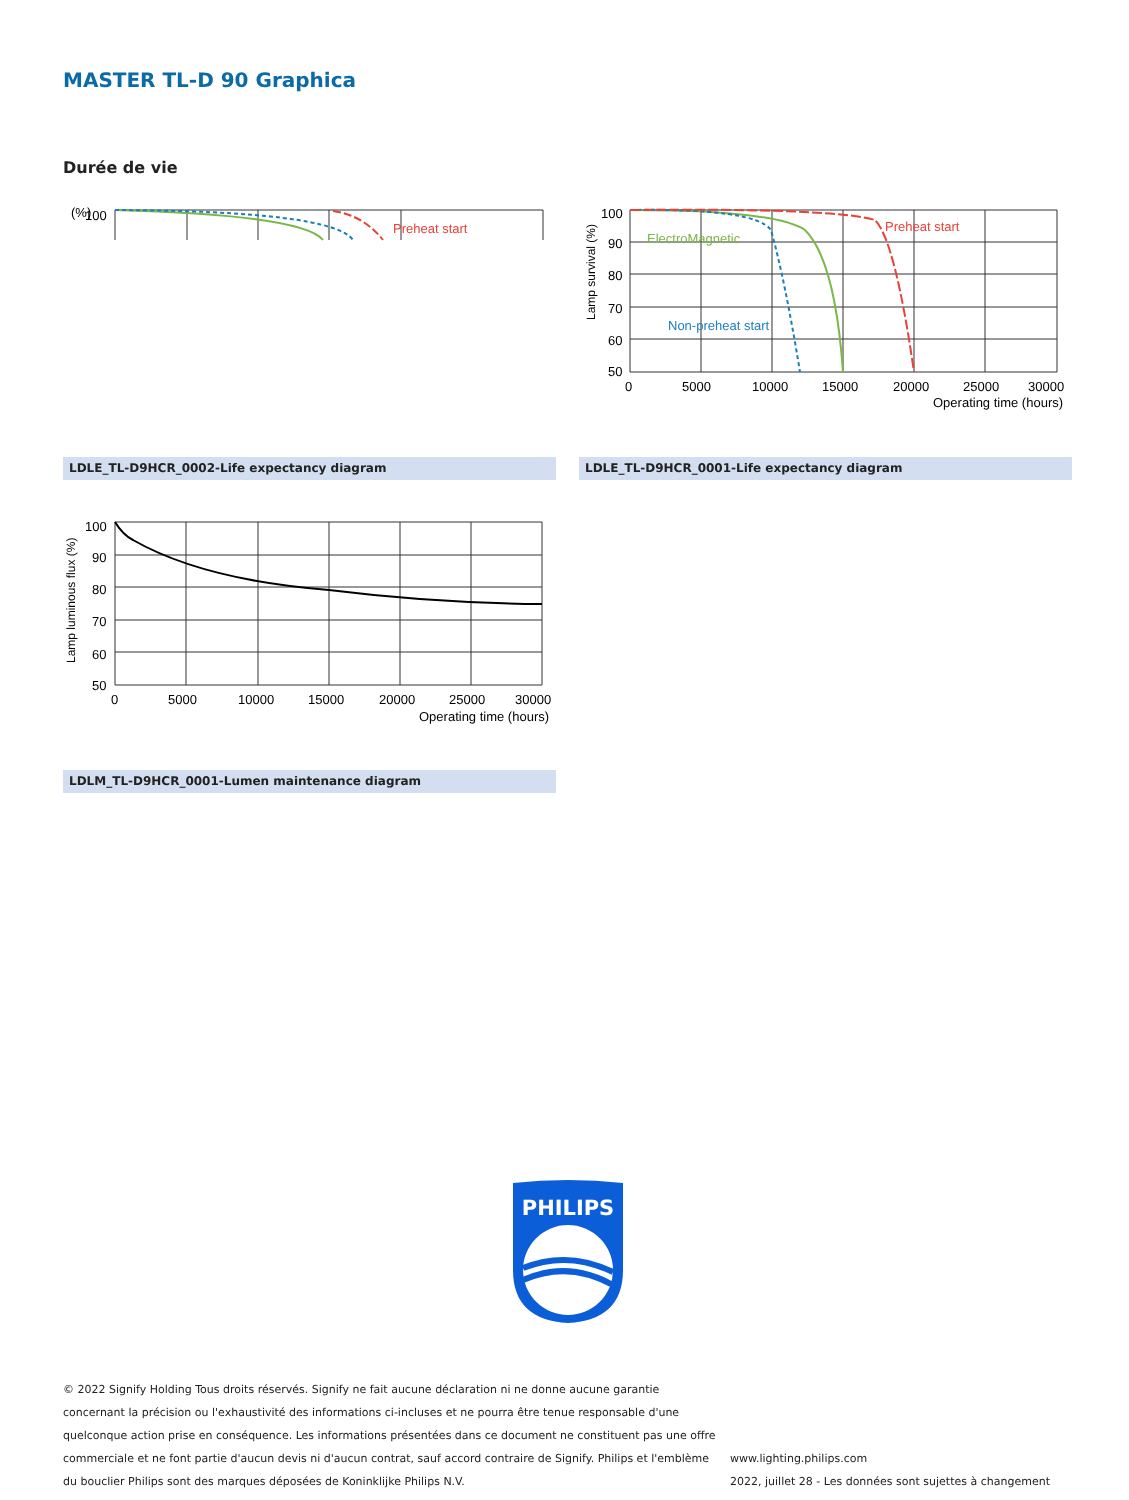MASTER TL-D 90 Graphica
Durée de vie
(%)
100
Preheat start
Lamp survival (%)
100
90
80
70
60
50
0
5000
10000
15000
20000
25000
30000
Operating time (hours)
ElectroMagnetic
Preheat start
Non-preheat start
LDLE_TL-D9HCR_0002-Life expectancy diagram LDLE_TL-D9HCR_0001-Life expectancy diagram
Lamp luminous flux (%)
100
90
80
70
60
50
0
5000
10000
15000
20000
25000
30000
Operating time (hours)
LDLM_TL-D9HCR_0001-Lumen maintenance diagram
PHILIPS
© 2022 Signify Holding Tous droits réservés. Signify ne fait aucune déclaration ni ne donne aucune garantie concernant la précision ou l'exhaustivité des informations ci-incluses et ne pourra être tenue responsable d'une quelconque action prise en conséquence. Les informations présentées dans ce document ne constituent pas une offre commerciale et ne font partie d'aucun devis ni d'aucun contrat, sauf accord contraire de Signify. Philips et l'emblème du bouclier Philips sont des marques déposées de Koninklijke Philips N.V.
www.lighting.philips.com
2022, juillet 28 - Les données sont sujettes à changement